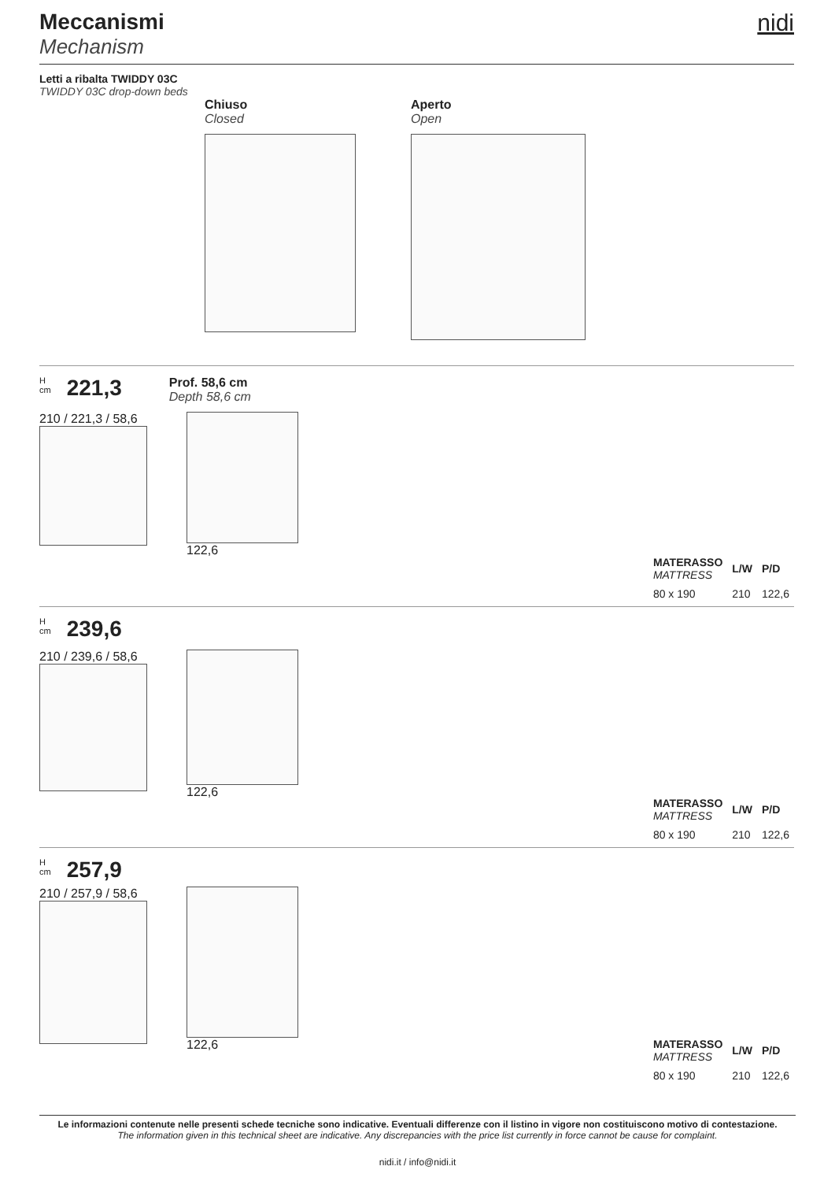Meccanismi
Mechanism
nidi
Letti a ribalta TWIDDY 03C
TWIDDY 03C drop-down beds
Chiuso
Closed
Aperto
Open
H
cm
221,3
Prof. 58,6 cm
Depth 58,6 cm
210 / 221,3 / 58,6 122,6
| MATERASSO MATTRESS | L/W | P/D |
| --- | --- | --- |
| 80 x 190 | 210 | 122,6 |
H
cm
239,6
210 / 239,6 / 58,6 122,6
| MATERASSO MATTRESS | L/W | P/D |
| --- | --- | --- |
| 80 x 190 | 210 | 122,6 |
H
cm
257,9
210 / 257,9 / 58,6 122,6
| MATERASSO MATTRESS | L/W | P/D |
| --- | --- | --- |
| 80 x 190 | 210 | 122,6 |
Le informazioni contenute nelle presenti schede tecniche sono indicative. Eventuali differenze con il listino in vigore non costituiscono motivo di contestazione.
The information given in this technical sheet are indicative. Any discrepancies with the price list currently in force cannot be cause for complaint.
nidi.it / info@nidi.it